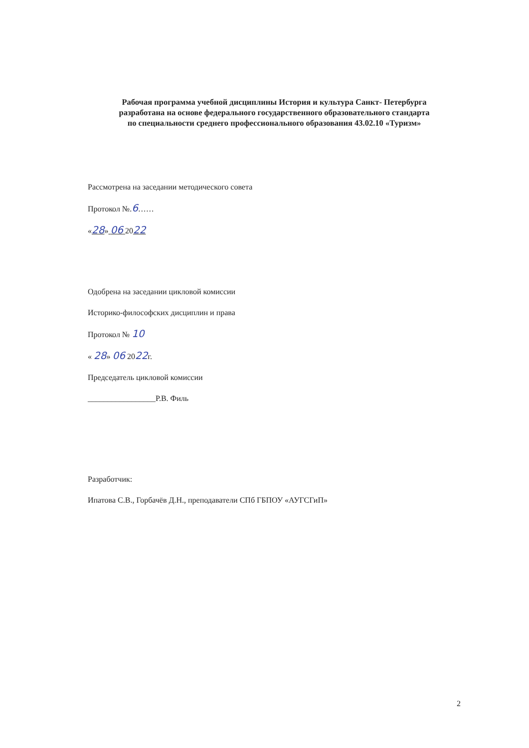Рабочая программа учебной дисциплины История и культура Санкт- Петербурга
разработана на основе федерального государственного образовательного стандарта
по специальности среднего профессионального образования 43.02.10 «Туризм»
Рассмотрена на заседании методического совета
Протокол №.6……
«28» 06 2022
Одобрена на заседании цикловой комиссии
Историко-философских дисциплин и права
Протокол № 10
« 28» 06 2022г.
Председатель цикловой комиссии
_________________Р.В. Филь
Разработчик:
Ипатова С.В., Горбачёв Д.Н., преподаватели СПб ГБПОУ «АУГСГиП»
2